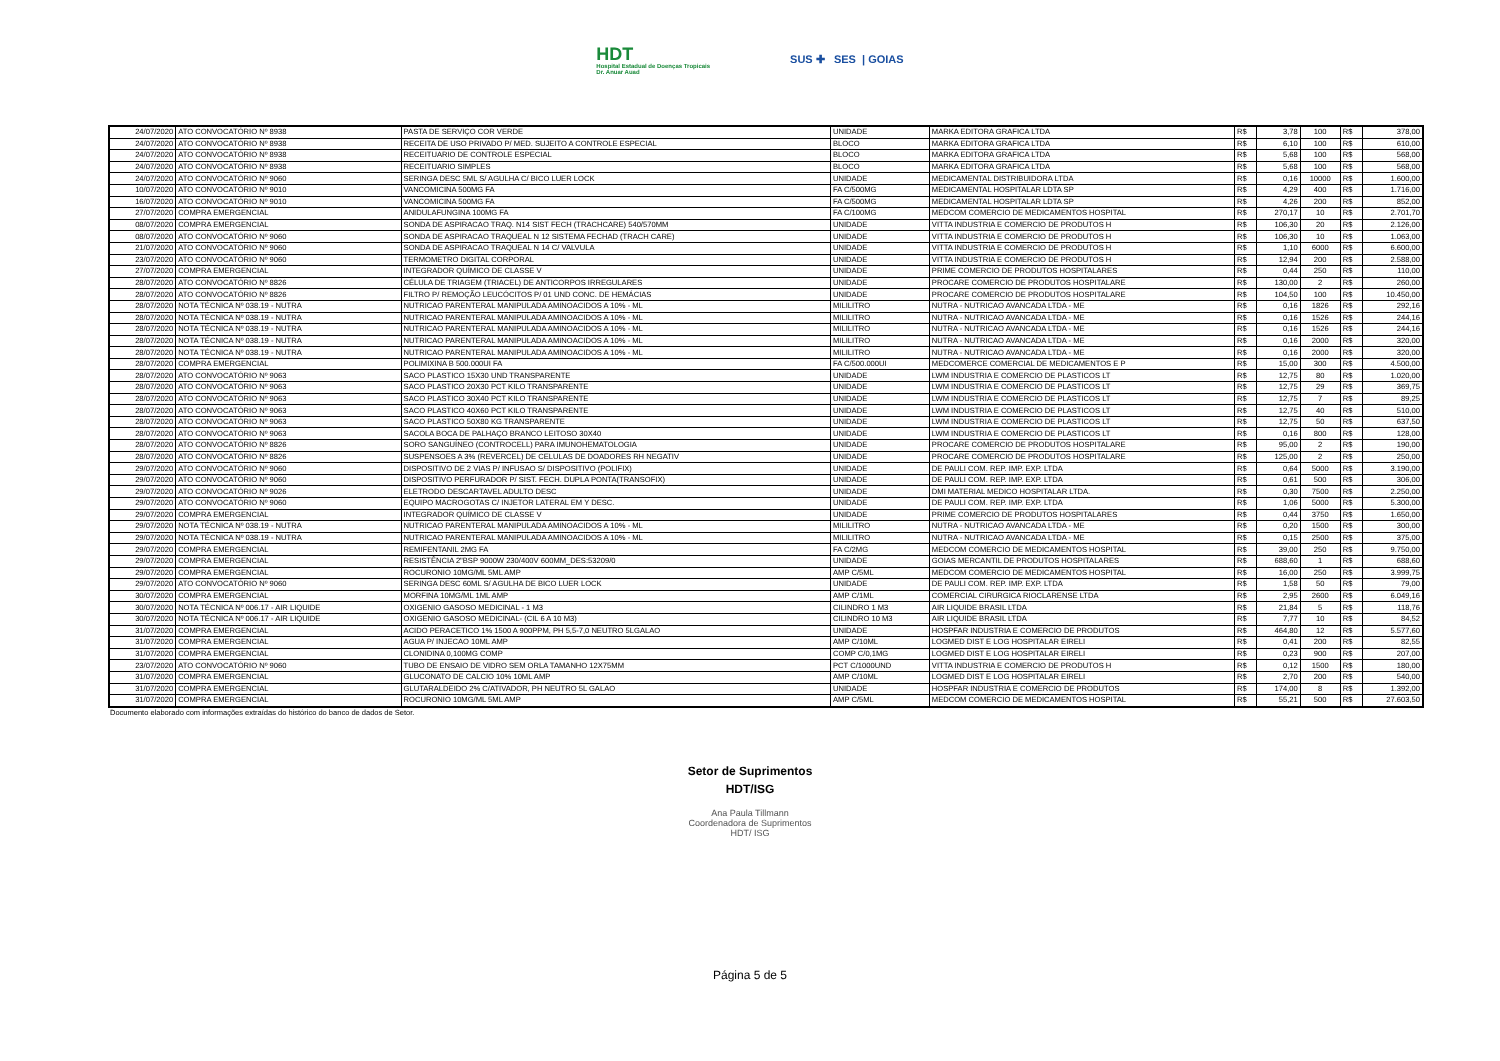HDT
Hospital Estadual de Doenças Tropicais
Dr. Anuar Auad
SUS ✚ SES | GOIAS
| 24/07/2020 | ATO CONVOCATÓRIO Nº 8938 | PASTA DE SERVIÇO COR VERDE | UNIDADE | MARKA EDITORA GRAFICA LTDA | R$ | 3,78 | 100 | R$ | 378,00 |
| 24/07/2020 | ATO CONVOCATÓRIO Nº 8938 | RECEITA DE USO PRIVADO P/ MED. SUJEITO A CONTROLE ESPECIAL | BLOCO | MARKA EDITORA GRAFICA LTDA | R$ | 6,10 | 100 | R$ | 610,00 |
| 24/07/2020 | ATO CONVOCATÓRIO Nº 8938 | RECEITUARIO DE CONTROLE ESPECIAL | BLOCO | MARKA EDITORA GRAFICA LTDA | R$ | 5,68 | 100 | R$ | 568,00 |
| 24/07/2020 | ATO CONVOCATÓRIO Nº 8938 | RECEITUARIO SIMPLES | BLOCO | MARKA EDITORA GRAFICA LTDA | R$ | 5,68 | 100 | R$ | 568,00 |
| 24/07/2020 | ATO CONVOCATÓRIO Nº 9060 | SERINGA DESC 5ML S/ AGULHA C/ BICO LUER LOCK | UNIDADE | MEDICAMENTAL DISTRIBUIDORA LTDA | R$ | 0,16 | 10000 | R$ | 1.600,00 |
| 10/07/2020 | ATO CONVOCATÓRIO Nº 9010 | VANCOMICINA 500MG FA | FA C/500MG | MEDICAMENTAL HOSPITALAR LDTA SP | R$ | 4,29 | 400 | R$ | 1.716,00 |
| 16/07/2020 | ATO CONVOCATÓRIO Nº 9010 | VANCOMICINA 500MG FA | FA C/500MG | MEDICAMENTAL HOSPITALAR LDTA SP | R$ | 4,26 | 200 | R$ | 852,00 |
| 27/07/2020 | COMPRA EMERGENCIAL | ANIDULAFUNGINA 100MG FA | FA C/100MG | MEDCOM COMERCIO DE MEDICAMENTOS HOSPITAL | R$ | 270,17 | 10 | R$ | 2.701,70 |
| 08/07/2020 | COMPRA EMERGENCIAL | SONDA DE ASPIRACAO TRAQ. N14 SIST FECH (TRACHCARE) 540/570MM | UNIDADE | VITTA INDUSTRIA E COMERCIO DE PRODUTOS H | R$ | 106,30 | 20 | R$ | 2.126,00 |
| 08/07/2020 | ATO CONVOCATÓRIO Nº 9060 | SONDA DE ASPIRACAO TRAQUEAL N 12 SISTEMA FECHAD (TRACH CARE) | UNIDADE | VITTA INDUSTRIA E COMERCIO DE PRODUTOS H | R$ | 106,30 | 10 | R$ | 1.063,00 |
| 21/07/2020 | ATO CONVOCATÓRIO Nº 9060 | SONDA DE ASPIRACAO TRAQUEAL N 14 C/ VALVULA | UNIDADE | VITTA INDUSTRIA E COMERCIO DE PRODUTOS H | R$ | 1,10 | 6000 | R$ | 6.600,00 |
| 23/07/2020 | ATO CONVOCATÓRIO Nº 9060 | TERMOMETRO DIGITAL CORPORAL | UNIDADE | VITTA INDUSTRIA E COMERCIO DE PRODUTOS H | R$ | 12,94 | 200 | R$ | 2.588,00 |
| 27/07/2020 | COMPRA EMERGENCIAL | INTEGRADOR QUÍMICO DE CLASSE V | UNIDADE | PRIME COMERCIO DE PRODUTOS HOSPITALARES | R$ | 0,44 | 250 | R$ | 110,00 |
| 28/07/2020 | ATO CONVOCATÓRIO Nº 8826 | CÉLULA DE TRIAGEM (TRIACEL) DE ANTICORPOS IRREGULARES | UNIDADE | PROCARE COMERCIO DE PRODUTOS HOSPITALARE | R$ | 130,00 | 2 | R$ | 260,00 |
| 28/07/2020 | ATO CONVOCATÓRIO Nº 8826 | FILTRO P/ REMOÇÃO LEUCÓCITOS P/ 01 UND CONC. DE HEMÁCIAS | UNIDADE | PROCARE COMERCIO DE PRODUTOS HOSPITALARE | R$ | 104,50 | 100 | R$ | 10.450,00 |
| 28/07/2020 | NOTA TÉCNICA Nº 038.19 - NUTRA | NUTRICAO PARENTERAL MANIPULADA AMINOACIDOS A 10% - ML | MILILITRO | NUTRA - NUTRICAO AVANCADA LTDA - ME | R$ | 0,16 | 1826 | R$ | 292,16 |
| 28/07/2020 | NOTA TÉCNICA Nº 038.19 - NUTRA | NUTRICAO PARENTERAL MANIPULADA AMINOACIDOS A 10% - ML | MILILITRO | NUTRA - NUTRICAO AVANCADA LTDA - ME | R$ | 0,16 | 1526 | R$ | 244,16 |
| 28/07/2020 | NOTA TÉCNICA Nº 038.19 - NUTRA | NUTRICAO PARENTERAL MANIPULADA AMINOACIDOS A 10% - ML | MILILITRO | NUTRA - NUTRICAO AVANCADA LTDA - ME | R$ | 0,16 | 1526 | R$ | 244,16 |
| 28/07/2020 | NOTA TÉCNICA Nº 038.19 - NUTRA | NUTRICAO PARENTERAL MANIPULADA AMINOACIDOS A 10% - ML | MILILITRO | NUTRA - NUTRICAO AVANCADA LTDA - ME | R$ | 0,16 | 2000 | R$ | 320,00 |
| 28/07/2020 | NOTA TÉCNICA Nº 038.19 - NUTRA | NUTRICAO PARENTERAL MANIPULADA AMINOACIDOS A 10% - ML | MILILITRO | NUTRA - NUTRICAO AVANCADA LTDA - ME | R$ | 0,16 | 2000 | R$ | 320,00 |
| 28/07/2020 | COMPRA EMERGENCIAL | POLIMIXINA B 500.000UI FA | FA C/500.000UI | MEDCOMERCE COMERCIAL DE MEDICAMENTOS E P | R$ | 15,00 | 300 | R$ | 4.500,00 |
| 28/07/2020 | ATO CONVOCATÓRIO Nº 9063 | SACO PLASTICO 15X30 UND TRANSPARENTE | UNIDADE | LWM INDUSTRIA E COMERCIO DE PLASTICOS LT | R$ | 12,75 | 80 | R$ | 1.020,00 |
| 28/07/2020 | ATO CONVOCATÓRIO Nº 9063 | SACO PLASTICO 20X30 PCT KILO TRANSPARENTE | UNIDADE | LWM INDUSTRIA E COMERCIO DE PLASTICOS LT | R$ | 12,75 | 29 | R$ | 369,75 |
| 28/07/2020 | ATO CONVOCATÓRIO Nº 9063 | SACO PLASTICO 30X40 PCT KILO TRANSPARENTE | UNIDADE | LWM INDUSTRIA E COMERCIO DE PLASTICOS LT | R$ | 12,75 | 7 | R$ | 89,25 |
| 28/07/2020 | ATO CONVOCATÓRIO Nº 9063 | SACO PLASTICO 40X60 PCT KILO TRANSPARENTE | UNIDADE | LWM INDUSTRIA E COMERCIO DE PLASTICOS LT | R$ | 12,75 | 40 | R$ | 510,00 |
| 28/07/2020 | ATO CONVOCATÓRIO Nº 9063 | SACO PLASTICO 50X80 KG TRANSPARENTE | UNIDADE | LWM INDUSTRIA E COMERCIO DE PLASTICOS LT | R$ | 12,75 | 50 | R$ | 637,50 |
| 28/07/2020 | ATO CONVOCATÓRIO Nº 9063 | SACOLA BOCA DE PALHAÇO BRANCO LEITOSO 30X40 | UNIDADE | LWM INDUSTRIA E COMERCIO DE PLASTICOS LT | R$ | 0,16 | 800 | R$ | 128,00 |
| 28/07/2020 | ATO CONVOCATÓRIO Nº 8826 | SORO SANGUÍNEO (CONTROCELL) PARA IMUNOHEMATOLOGIA | UNIDADE | PROCARE COMERCIO DE PRODUTOS HOSPITALARE | R$ | 95,00 | 2 | R$ | 190,00 |
| 28/07/2020 | ATO CONVOCATÓRIO Nº 8826 | SUSPENSOES A 3% (REVERCEL) DE CELULAS DE DOADORES RH NEGATIV | UNIDADE | PROCARE COMERCIO DE PRODUTOS HOSPITALARE | R$ | 125,00 | 2 | R$ | 250,00 |
| 29/07/2020 | ATO CONVOCATÓRIO Nº 9060 | DISPOSITIVO DE 2 VIAS P/ INFUSAO S/ DISPOSITIVO (POLIFIX) | UNIDADE | DE PAULI COM. REP. IMP. EXP. LTDA | R$ | 0,64 | 5000 | R$ | 3.190,00 |
| 29/07/2020 | ATO CONVOCATÓRIO Nº 9060 | DISPOSITIVO PERFURADOR P/ SIST. FECH. DUPLA PONTA(TRANSOFIX) | UNIDADE | DE PAULI COM. REP. IMP. EXP. LTDA | R$ | 0,61 | 500 | R$ | 306,00 |
| 29/07/2020 | ATO CONVOCATÓRIO Nº 9026 | ELETRODO DESCARTAVEL ADULTO DESC | UNIDADE | DMI MATERIAL MEDICO HOSPITALAR LTDA. | R$ | 0,30 | 7500 | R$ | 2.250,00 |
| 29/07/2020 | ATO CONVOCATÓRIO Nº 9060 | EQUIPO MACROGOTAS C/ INJETOR LATERAL EM Y DESC. | UNIDADE | DE PAULI COM. REP. IMP. EXP. LTDA | R$ | 1,06 | 5000 | R$ | 5.300,00 |
| 29/07/2020 | COMPRA EMERGENCIAL | INTEGRADOR QUÍMICO DE CLASSE V | UNIDADE | PRIME COMERCIO DE PRODUTOS HOSPITALARES | R$ | 0,44 | 3750 | R$ | 1.650,00 |
| 29/07/2020 | NOTA TÉCNICA Nº 038.19 - NUTRA | NUTRICAO PARENTERAL MANIPULADA AMINOACIDOS A 10% - ML | MILILITRO | NUTRA - NUTRICAO AVANCADA LTDA - ME | R$ | 0,20 | 1500 | R$ | 300,00 |
| 29/07/2020 | NOTA TÉCNICA Nº 038.19 - NUTRA | NUTRICAO PARENTERAL MANIPULADA AMINOACIDOS A 10% - ML | MILILITRO | NUTRA - NUTRICAO AVANCADA LTDA - ME | R$ | 0,15 | 2500 | R$ | 375,00 |
| 29/07/2020 | COMPRA EMERGENCIAL | REMIFENTANIL 2MG FA | FA C/2MG | MEDCOM COMERCIO DE MEDICAMENTOS HOSPITAL | R$ | 39,00 | 250 | R$ | 9.750,00 |
| 29/07/2020 | COMPRA EMERGENCIAL | RESISTÊNCIA 2"BSP 9000W 230/400V 600MM_DES:53209/0 | UNIDADE | GOIAS MERCANTIL DE PRODUTOS HOSPITALARES | R$ | 688,60 | 1 | R$ | 688,60 |
| 29/07/2020 | COMPRA EMERGENCIAL | ROCURONIO 10MG/ML 5ML AMP | AMP C/5ML | MEDCOM COMERCIO DE MEDICAMENTOS HOSPITAL | R$ | 16,00 | 250 | R$ | 3.999,75 |
| 29/07/2020 | ATO CONVOCATÓRIO Nº 9060 | SERINGA DESC 60ML S/ AGULHA DE BICO LUER LOCK | UNIDADE | DE PAULI COM. REP. IMP. EXP. LTDA | R$ | 1,58 | 50 | R$ | 79,00 |
| 30/07/2020 | COMPRA EMERGENCIAL | MORFINA 10MG/ML 1ML AMP | AMP C/1ML | COMERCIAL CIRURGICA RIOCLARENSE LTDA | R$ | 2,95 | 2600 | R$ | 6.049,16 |
| 30/07/2020 | NOTA TÉCNICA Nº 006.17 - AIR LIQUIDE | OXIGENIO GASOSO MEDICINAL - 1 M3 | CILINDRO 1 M3 | AIR LIQUIDE BRASIL LTDA | R$ | 21,84 | 5 | R$ | 118,76 |
| 30/07/2020 | NOTA TÉCNICA Nº 006.17 - AIR LIQUIDE | OXIGENIO GASOSO MEDICINAL- (CIL 6 A 10 M3) | CILINDRO 10 M3 | AIR LIQUIDE BRASIL LTDA | R$ | 7,77 | 10 | R$ | 84,52 |
| 31/07/2020 | COMPRA EMERGENCIAL | ACIDO PERACETICO 1% 1500 A 900PPM, PH 5,5-7,0 NEUTRO 5LGALAO | UNIDADE | HOSPFAR INDUSTRIA E COMERCIO DE PRODUTOS | R$ | 464,80 | 12 | R$ | 5.577,60 |
| 31/07/2020 | COMPRA EMERGENCIAL | AGUA P/ INJECAO 10ML AMP | AMP C/10ML | LOGMED DIST E LOG HOSPITALAR EIRELI | R$ | 0,41 | 200 | R$ | 82,55 |
| 31/07/2020 | COMPRA EMERGENCIAL | CLONIDINA 0,100MG COMP | COMP C/0,1MG | LOGMED DIST E LOG HOSPITALAR EIRELI | R$ | 0,23 | 900 | R$ | 207,00 |
| 23/07/2020 | ATO CONVOCATÓRIO Nº 9060 | TUBO DE ENSAIO DE VIDRO SEM ORLA TAMANHO 12X75MM | PCT C/1000UND | VITTA INDUSTRIA E COMERCIO DE PRODUTOS H | R$ | 0,12 | 1500 | R$ | 180,00 |
| 31/07/2020 | COMPRA EMERGENCIAL | GLUCONATO DE CALCIO 10% 10ML AMP | AMP C/10ML | LOGMED DIST E LOG HOSPITALAR EIRELI | R$ | 2,70 | 200 | R$ | 540,00 |
| 31/07/2020 | COMPRA EMERGENCIAL | GLUTARALDEIDO 2% C/ATIVADOR, PH NEUTRO 5L GALAO | UNIDADE | HOSPFAR INDUSTRIA E COMERCIO DE PRODUTOS | R$ | 174,00 | 8 | R$ | 1.392,00 |
| 31/07/2020 | COMPRA EMERGENCIAL | ROCURONIO 10MG/ML 5ML AMP | AMP C/5ML | MEDCOM COMERCIO DE MEDICAMENTOS HOSPITAL | R$ | 55,21 | 500 | R$ | 27.603,50 |
Documento elaborado com informações extraídas do histórico do banco de dados de Setor.
Setor de Suprimentos
HDT/ISG
Ana Paula Tillmann
Coordenadora de Suprimentos
HDT/ ISG
Página 5 de 5